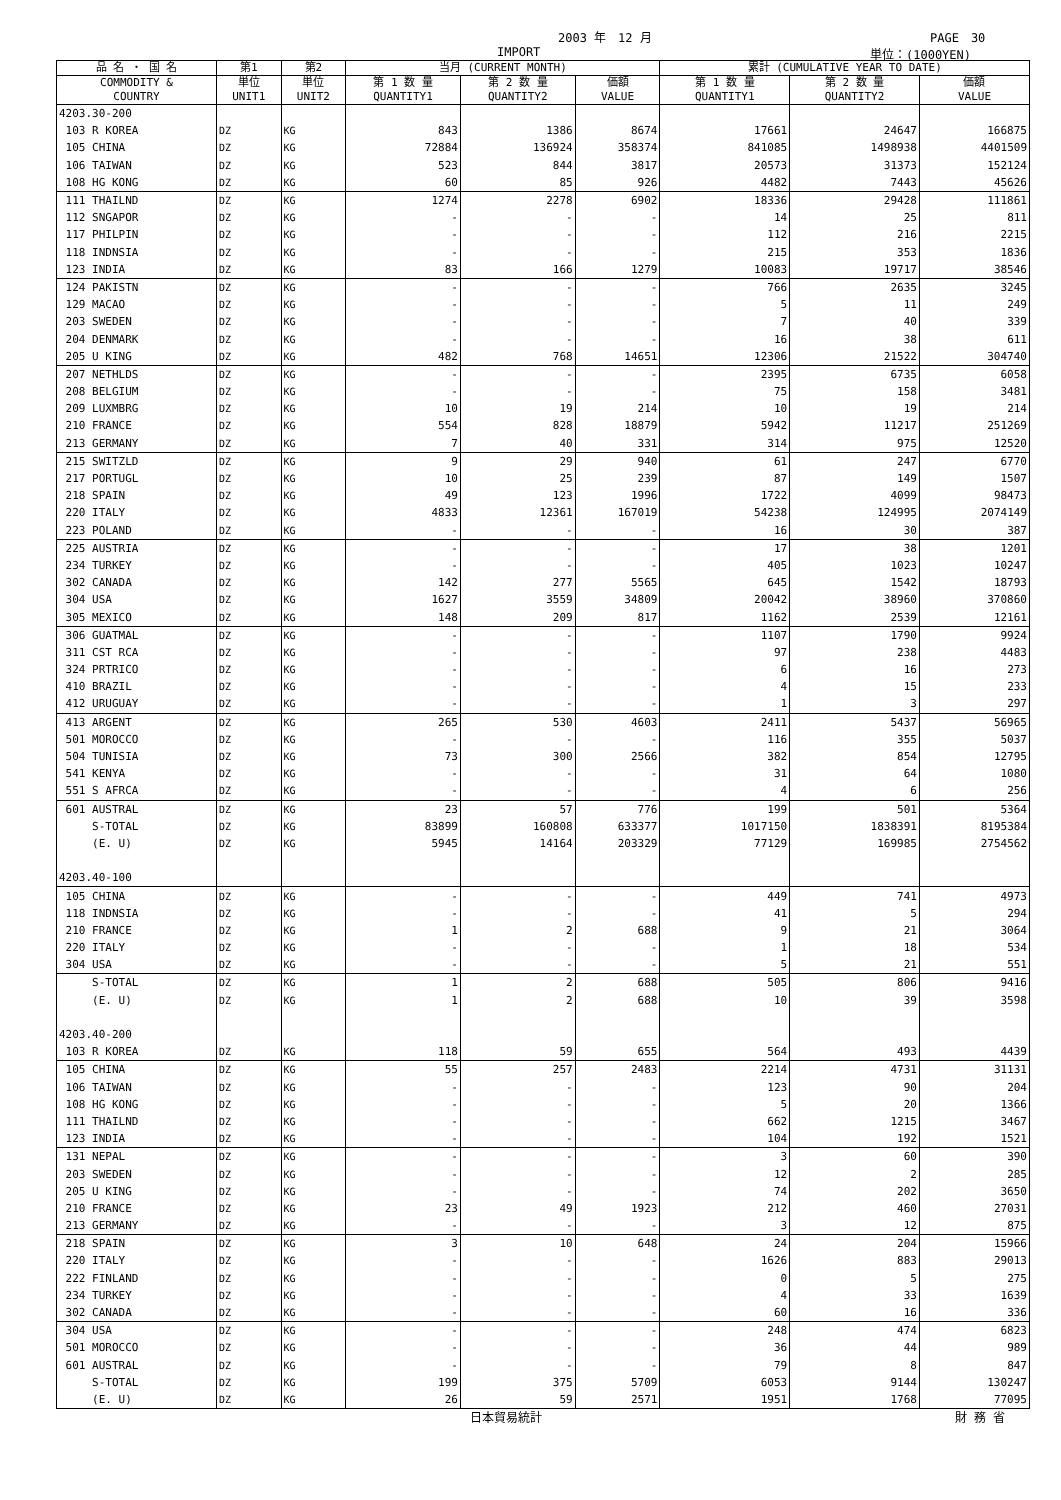2003 年　12 月 PAGE　30
IMPORT 単位：(1000YEN)
| 品 名 ・ 国 名 | 第1 | 第2 | 当月 (CURRENT MONTH) | | | 累計 (CUMULATIVE YEAR TO DATE) | | |
| --- | --- | --- | --- | --- | --- | --- | --- | --- |
| COMMODITY & COUNTRY | 単位 UNIT1 | 単位 UNIT2 | 第 1 数 量 QUANTITY1 | 第 2 数 量 QUANTITY2 | 価額 VALUE | 第 1 数 量 QUANTITY1 | 第 2 数 量 QUANTITY2 | 価額 VALUE |
| 4203.30-200 | | | | | | | | |
| 103 R KOREA | DZ | KG | 843 | 1386 | 8674 | 17661 | 24647 | 166875 |
| 105 CHINA | DZ | KG | 72884 | 136924 | 358374 | 841085 | 1498938 | 4401509 |
| 106 TAIWAN | DZ | KG | 523 | 844 | 3817 | 20573 | 31373 | 152124 |
| 108 HG KONG | DZ | KG | 60 | 85 | 926 | 4482 | 7443 | 45626 |
| 111 THAILND | DZ | KG | 1274 | 2278 | 6902 | 18336 | 29428 | 111861 |
| 112 SNGAPOR | DZ | KG | - | - | - | 14 | 25 | 811 |
| 117 PHILPIN | DZ | KG | - | - | - | 112 | 216 | 2215 |
| 118 INDNSIA | DZ | KG | - | - | - | 215 | 353 | 1836 |
| 123 INDIA | DZ | KG | 83 | 166 | 1279 | 10083 | 19717 | 38546 |
| 124 PAKISTN | DZ | KG | - | - | - | 766 | 2635 | 3245 |
| 129 MACAO | DZ | KG | - | - | - | 5 | 11 | 249 |
| 203 SWEDEN | DZ | KG | - | - | - | 7 | 40 | 339 |
| 204 DENMARK | DZ | KG | - | - | - | 16 | 38 | 611 |
| 205 U KING | DZ | KG | 482 | 768 | 14651 | 12306 | 21522 | 304740 |
| 207 NETHLDS | DZ | KG | - | - | - | 2395 | 6735 | 6058 |
| 208 BELGIUM | DZ | KG | - | - | - | 75 | 158 | 3481 |
| 209 LUXMBRG | DZ | KG | 10 | 19 | 214 | 10 | 19 | 214 |
| 210 FRANCE | DZ | KG | 554 | 828 | 18879 | 5942 | 11217 | 251269 |
| 213 GERMANY | DZ | KG | 7 | 40 | 331 | 314 | 975 | 12520 |
| 215 SWITZLD | DZ | KG | 9 | 29 | 940 | 61 | 247 | 6770 |
| 217 PORTUGL | DZ | KG | 10 | 25 | 239 | 87 | 149 | 1507 |
| 218 SPAIN | DZ | KG | 49 | 123 | 1996 | 1722 | 4099 | 98473 |
| 220 ITALY | DZ | KG | 4833 | 12361 | 167019 | 54238 | 124995 | 2074149 |
| 223 POLAND | DZ | KG | - | - | - | 16 | 30 | 387 |
| 225 AUSTRIA | DZ | KG | - | - | - | 17 | 38 | 1201 |
| 234 TURKEY | DZ | KG | - | - | - | 405 | 1023 | 10247 |
| 302 CANADA | DZ | KG | 142 | 277 | 5565 | 645 | 1542 | 18793 |
| 304 USA | DZ | KG | 1627 | 3559 | 34809 | 20042 | 38960 | 370860 |
| 305 MEXICO | DZ | KG | 148 | 209 | 817 | 1162 | 2539 | 12161 |
| 306 GUATMAL | DZ | KG | - | - | - | 1107 | 1790 | 9924 |
| 311 CST RCA | DZ | KG | - | - | - | 97 | 238 | 4483 |
| 324 PRTRICO | DZ | KG | - | - | - | 6 | 16 | 273 |
| 410 BRAZIL | DZ | KG | - | - | - | 4 | 15 | 233 |
| 412 URUGUAY | DZ | KG | - | - | - | 1 | 3 | 297 |
| 413 ARGENT | DZ | KG | 265 | 530 | 4603 | 2411 | 5437 | 56965 |
| 501 MOROCCO | DZ | KG | - | - | - | 116 | 355 | 5037 |
| 504 TUNISIA | DZ | KG | 73 | 300 | 2566 | 382 | 854 | 12795 |
| 541 KENYA | DZ | KG | - | - | - | 31 | 64 | 1080 |
| 551 S AFRCA | DZ | KG | - | - | - | 4 | 6 | 256 |
| 601 AUSTRAL | DZ | KG | 23 | 57 | 776 | 199 | 501 | 5364 |
| S-TOTAL | DZ | KG | 83899 | 160808 | 633377 | 1017150 | 1838391 | 8195384 |
| (E. U) | DZ | KG | 5945 | 14164 | 203329 | 77129 | 169985 | 2754562 |
| 4203.40-100 | | | | | | | | |
| 105 CHINA | DZ | KG | - | - | - | 449 | 741 | 4973 |
| 118 INDNSIA | DZ | KG | - | - | - | 41 | 5 | 294 |
| 210 FRANCE | DZ | KG | 1 | 2 | 688 | 9 | 21 | 3064 |
| 220 ITALY | DZ | KG | - | - | - | 1 | 18 | 534 |
| 304 USA | DZ | KG | - | - | - | 5 | 21 | 551 |
| S-TOTAL | DZ | KG | 1 | 2 | 688 | 505 | 806 | 9416 |
| (E. U) | DZ | KG | 1 | 2 | 688 | 10 | 39 | 3598 |
| 4203.40-200 | | | | | | | | |
| 103 R KOREA | DZ | KG | 118 | 59 | 655 | 564 | 493 | 4439 |
| 105 CHINA | DZ | KG | 55 | 257 | 2483 | 2214 | 4731 | 31131 |
| 106 TAIWAN | DZ | KG | - | - | - | 123 | 90 | 204 |
| 108 HG KONG | DZ | KG | - | - | - | 5 | 20 | 1366 |
| 111 THAILND | DZ | KG | - | - | - | 662 | 1215 | 3467 |
| 123 INDIA | DZ | KG | - | - | - | 104 | 192 | 1521 |
| 131 NEPAL | DZ | KG | - | - | - | 3 | 60 | 390 |
| 203 SWEDEN | DZ | KG | - | - | - | 12 | 2 | 285 |
| 205 U KING | DZ | KG | - | - | - | 74 | 202 | 3650 |
| 210 FRANCE | DZ | KG | 23 | 49 | 1923 | 212 | 460 | 27031 |
| 213 GERMANY | DZ | KG | - | - | - | 3 | 12 | 875 |
| 218 SPAIN | DZ | KG | 3 | 10 | 648 | 24 | 204 | 15966 |
| 220 ITALY | DZ | KG | - | - | - | 1626 | 883 | 29013 |
| 222 FINLAND | DZ | KG | - | - | - | 0 | 5 | 275 |
| 234 TURKEY | DZ | KG | - | - | - | 4 | 33 | 1639 |
| 302 CANADA | DZ | KG | - | - | - | 60 | 16 | 336 |
| 304 USA | DZ | KG | - | - | - | 248 | 474 | 6823 |
| 501 MOROCCO | DZ | KG | - | - | - | 36 | 44 | 989 |
| 601 AUSTRAL | DZ | KG | - | - | - | 79 | 8 | 847 |
| S-TOTAL | DZ | KG | 199 | 375 | 5709 | 6053 | 9144 | 130247 |
| (E. U) | DZ | KG | 26 | 59 | 2571 | 1951 | 1768 | 77095 |
日本貿易統計 財 務 省